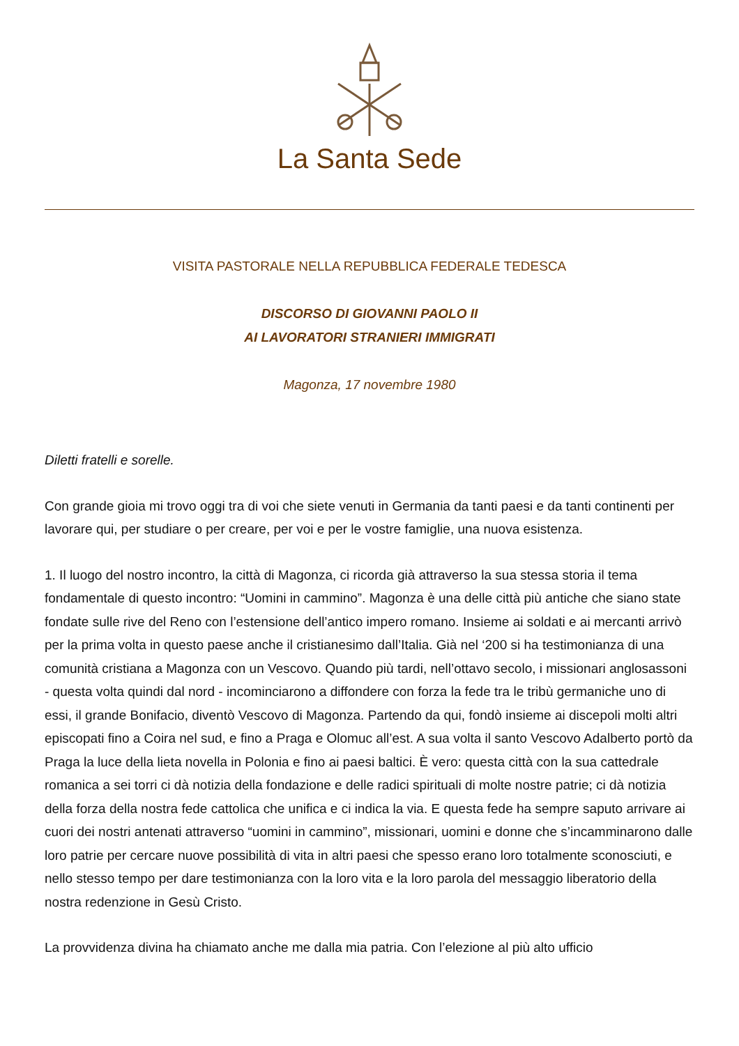La Santa Sede
VISITA PASTORALE NELLA REPUBBLICA FEDERALE TEDESCA
DISCORSO DI GIOVANNI PAOLO II
AI LAVORATORI STRANIERI IMMIGRATI
Magonza, 17 novembre 1980
Diletti fratelli e sorelle.
Con grande gioia mi trovo oggi tra di voi che siete venuti in Germania da tanti paesi e da tanti continenti per lavorare qui, per studiare o per creare, per voi e per le vostre famiglie, una nuova esistenza.
1. Il luogo del nostro incontro, la città di Magonza, ci ricorda già attraverso la sua stessa storia il tema fondamentale di questo incontro: “Uomini in cammino”. Magonza è una delle città più antiche che siano state fondate sulle rive del Reno con l’estensione dell’antico impero romano. Insieme ai soldati e ai mercanti arrivò per la prima volta in questo paese anche il cristianesimo dall’Italia. Già nel ‘200 si ha testimonianza di una comunità cristiana a Magonza con un Vescovo. Quando più tardi, nell’ottavo secolo, i missionari anglosassoni - questa volta quindi dal nord - incominciarono a diffondere con forza la fede tra le tribù germaniche uno di essi, il grande Bonifacio, diventò Vescovo di Magonza. Partendo da qui, fondò insieme ai discepoli molti altri episcopati fino a Coira nel sud, e fino a Praga e Olomuc all’est. A sua volta il santo Vescovo Adalberto portò da Praga la luce della lieta novella in Polonia e fino ai paesi baltici. È vero: questa città con la sua cattedrale romanica a sei torri ci dà notizia della fondazione e delle radici spirituali di molte nostre patrie; ci dà notizia della forza della nostra fede cattolica che unifica e ci indica la via. E questa fede ha sempre saputo arrivare ai cuori dei nostri antenati attraverso “uomini in cammino”, missionari, uomini e donne che s’incamminarono dalle loro patrie per cercare nuove possibilità di vita in altri paesi che spesso erano loro totalmente sconosciuti, e nello stesso tempo per dare testimonianza con la loro vita e la loro parola del messaggio liberatorio della nostra redenzione in Gesù Cristo.
La provvidenza divina ha chiamato anche me dalla mia patria. Con l’elezione al più alto ufficio